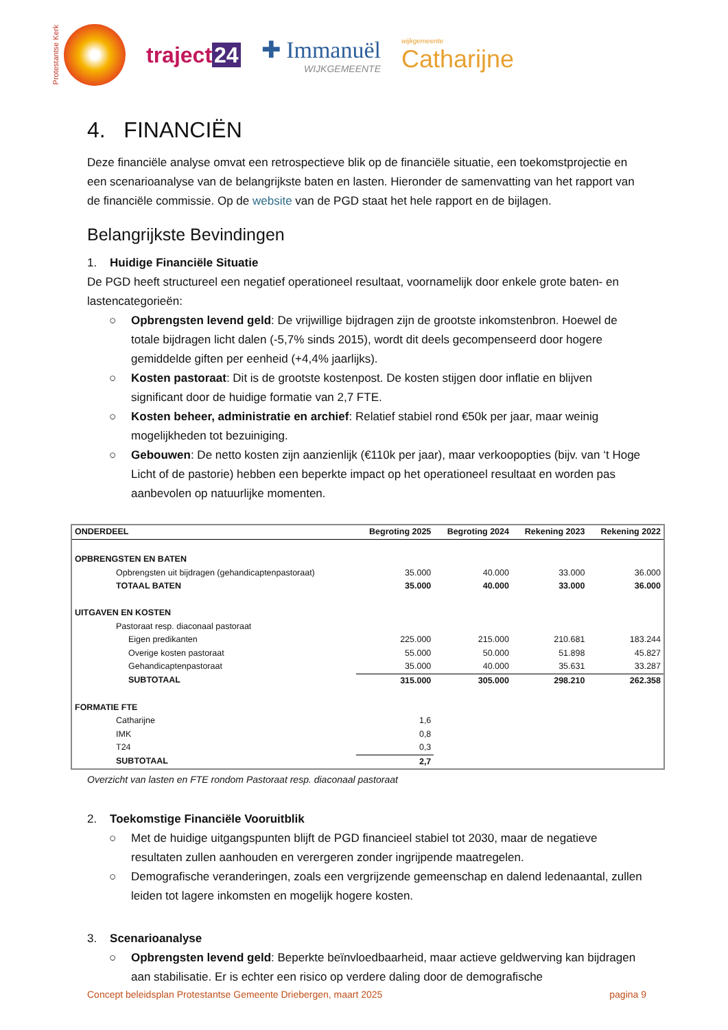Protestantse Kerk
traject 24 ✚ Immanuël
WIJKGEMEENTE
wijkgemeente
Catharijne
4. FINANCIËN
Deze financiële analyse omvat een retrospectieve blik op de financiële situatie, een toekomstprojectie en een scenarioanalyse van de belangrijkste baten en lasten. Hieronder de samenvatting van het rapport van de financiële commissie. Op de website van de PGD staat het hele rapport en de bijlagen.
Belangrijkste Bevindingen
1. Huidige Financiële Situatie
De PGD heeft structureel een negatief operationeel resultaat, voornamelijk door enkele grote baten- en lastencategorieën:
○ Opbrengsten levend geld: De vrijwillige bijdragen zijn de grootste inkomstenbron. Hoewel de totale bijdragen licht dalen (-5,7% sinds 2015), wordt dit deels gecompenseerd door hogere gemiddelde giften per eenheid (+4,4% jaarlijks).
○ Kosten pastoraat: Dit is de grootste kostenpost. De kosten stijgen door inflatie en blijven significant door de huidige formatie van 2,7 FTE.
○ Kosten beheer, administratie en archief: Relatief stabiel rond €50k per jaar, maar weinig mogelijkheden tot bezuiniging.
○ Gebouwen: De netto kosten zijn aanzienlijk (€110k per jaar), maar verkoopopties (bijv. van ‘t Hoge Licht of de pastorie) hebben een beperkte impact op het operationeel resultaat en worden pas aanbevolen op natuurlijke momenten.
| ONDERDEEL | Begroting 2025 | Begroting 2024 | Rekening 2023 | Rekening 2022 |
| --- | --- | --- | --- | --- |
| OPBRENGSTEN EN BATEN | | | | |
| Opbrengsten uit bijdragen (gehandicaptenpastoraat) | 35.000 | 40.000 | 33.000 | 36.000 |
| TOTAAL BATEN | 35.000 | 40.000 | 33.000 | 36.000 |
| UITGAVEN EN KOSTEN | | | | |
| Pastoraat resp. diaconaal pastoraat | | | | |
| Eigen predikanten | 225.000 | 215.000 | 210.681 | 183.244 |
| Overige kosten pastoraat | 55.000 | 50.000 | 51.898 | 45.827 |
| Gehandicaptenpastoraat | 35.000 | 40.000 | 35.631 | 33.287 |
| SUBTOTAAL | 315.000 | 305.000 | 298.210 | 262.358 |
| FORMATIE FTE | | | | |
| Catharijne | 1,6 | | | |
| IMK | 0,8 | | | |
| T24 | 0,3 | | | |
| SUBTOTAAL | 2,7 | | | |
Overzicht van lasten en FTE rondom Pastoraat resp. diaconaal pastoraat
2. Toekomstige Financiële Vooruitblik
○ Met de huidige uitgangspunten blijft de PGD financieel stabiel tot 2030, maar de negatieve resultaten zullen aanhouden en verergeren zonder ingrijpende maatregelen.
○ Demografische veranderingen, zoals een vergrijzende gemeenschap en dalend ledenaantal, zullen leiden tot lagere inkomsten en mogelijk hogere kosten.
3. Scenarioanalyse
○ Opbrengsten levend geld: Beperkte beïnvloedbaarheid, maar actieve geldwerving kan bijdragen aan stabilisatie. Er is echter een risico op verdere daling door de demografische
Concept beleidsplan Protestantse Gemeente Driebergen, maart 2025 pagina 9